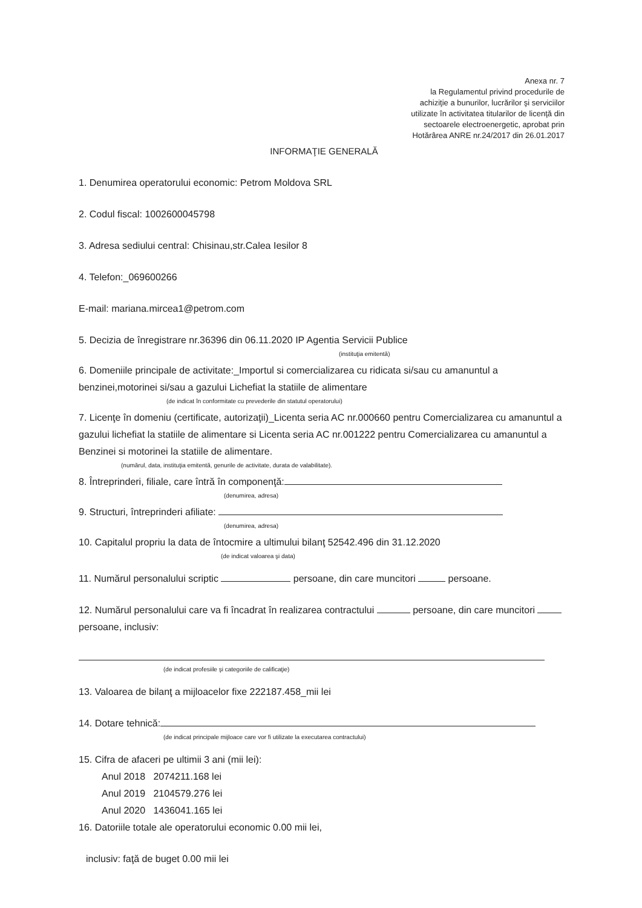Anexa nr. 7
la Regulamentul privind procedurile de achiziţie a bunurilor, lucrărilor şi serviciilor utilizate în activitatea titularilor de licenţă din sectoarele electroenergetic, aprobat prin Hotărârea ANRE nr.24/2017 din 26.01.2017
INFORMAŢIE GENERALĂ
1. Denumirea operatorului economic: Petrom Moldova SRL
2. Codul fiscal: 1002600045798
3. Adresa sediului central: Chisinau,str.Calea Iesilor 8
4. Telefon:_069600266
E-mail: mariana.mircea1@petrom.com
5. Decizia de înregistrare nr.36396 din 06.11.2020 IP Agentia Servicii Publice
(instituţia emitentă)
6. Domeniile principale de activitate:_Importul si comercializarea cu ridicata si/sau cu amanuntul a benzinei,motorinei si/sau a gazului Lichefiat la statiile de alimentare
(de indicat în conformitate cu prevederile din statutul operatorului)
7. Licenţe în domeniu (certificate, autorizaţii)_Licenta seria AC nr.000660 pentru Comercializarea cu amanuntul a gazului lichefiat la statiile de alimentare si Licenta seria AC nr.001222 pentru Comercializarea cu amanuntul a Benzinei si motorinei la statiile de alimentare.
(numărul, data, instituţia emitentă, genurile de activitate, durata de valabilitate).
8. Întreprinderi, filiale, care întră în componenţă:
(denumirea, adresa)
9. Structuri, întreprinderi afiliate:
(denumirea, adresa)
10. Capitalul propriu la data de întocmire a ultimului bilanţ 52542.496 din 31.12.2020
(de indicat valoarea şi data)
11. Numărul personalului scriptic persoane, din care muncitori persoane.
12. Numărul personalului care va fi încadrat în realizarea contractului persoane, din care muncitori persoane, inclusiv:
(de indicat profesiile şi categoriile de calificaţie)
13. Valoarea de bilanţ a mijloacelor fixe 222187.458_mii lei
14. Dotare tehnică:
(de indicat principale mijloace care vor fi utilizate la executarea contractului)
15. Cifra de afaceri pe ultimii 3 ani (mii lei):
Anul 2018 2074211.168 lei
Anul 2019 2104579.276 lei
Anul 2020 1436041.165 lei
16. Datoriile totale ale operatorului economic 0.00 mii lei,
inclusiv: faţă de buget 0.00 mii lei